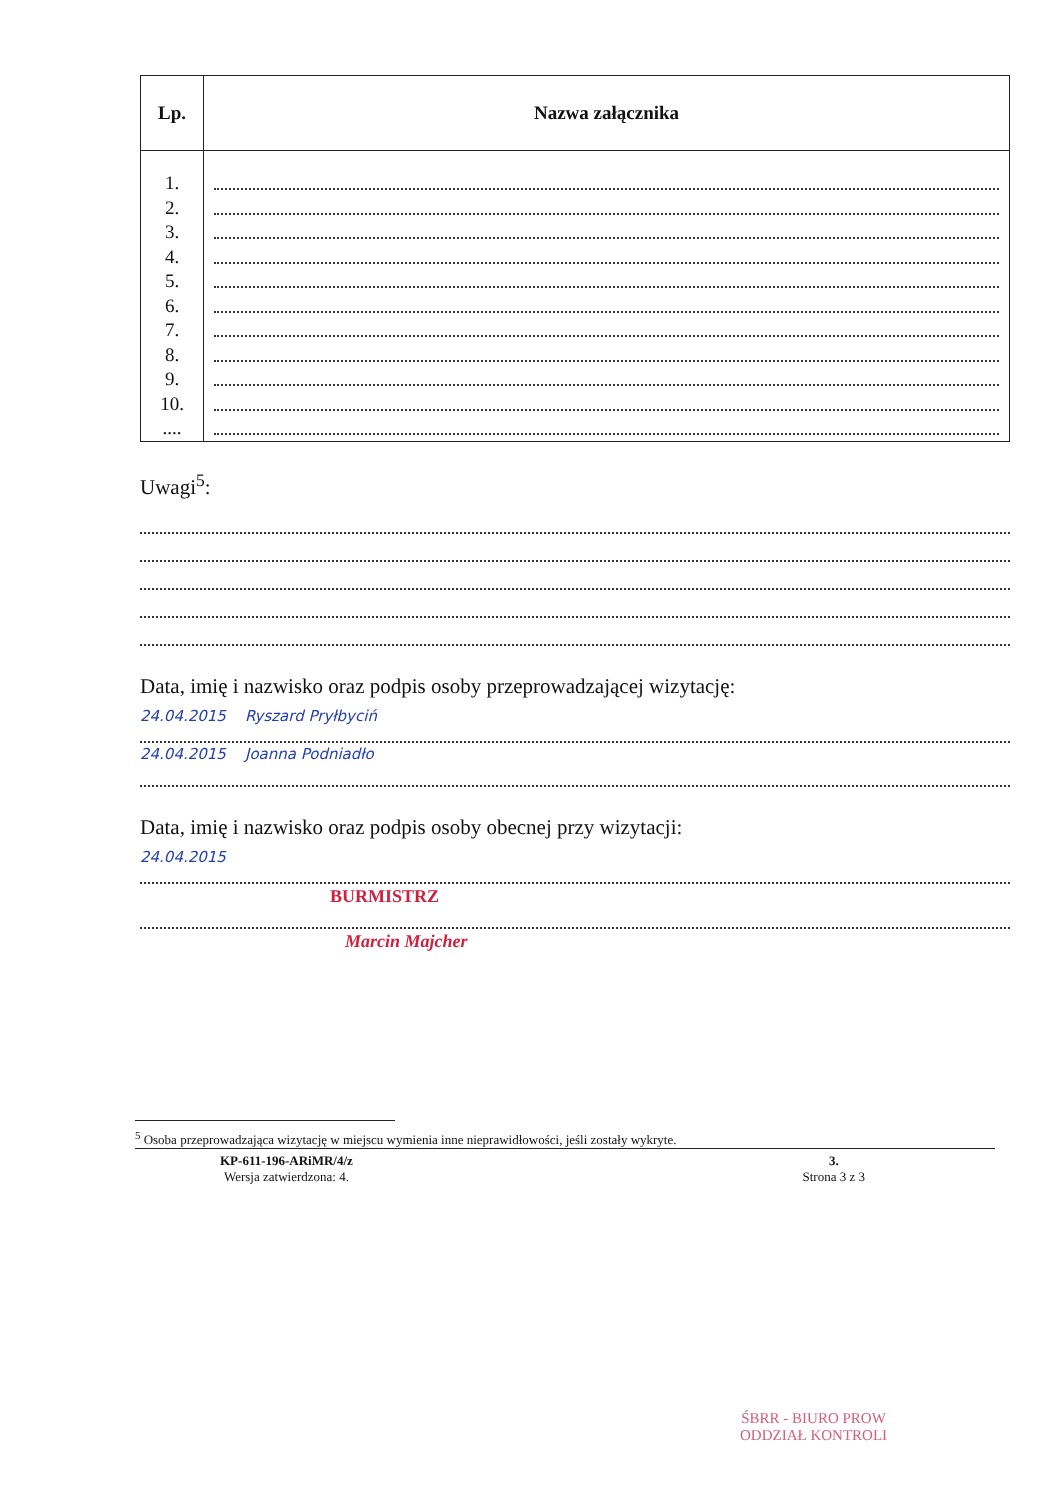| Lp. | Nazwa załącznika |
| --- | --- |
| 1. | |
| 2. | |
| 3. | |
| 4. | |
| 5. | |
| 6. | |
| 7. | |
| 8. | |
| 9. | |
| 10. | |
| .... | |
Uwagi<sup>5</sup>:
Data, imię i nazwisko oraz podpis osoby przeprowadzającej wizytację:
24.04.2015 Ryszard Pryłbyciń
24.04.2015 Joanna Podniadło
Data, imię i nazwisko oraz podpis osoby obecnej przy wizytacji:
24.04.2015
BURMISTRZ
Marcin Majcher
<sup>5</sup> Osoba przeprowadzająca wizytację w miejscu wymienia inne nieprawidłowości, jeśli zostały wykryte.
KP-611-196-ARiMR/4/z
Wersja zatwierdzona: 4.
3.
Strona 3 z 3
ŚBRR - BIURO PROW
ODDZIAŁ KONTROLI